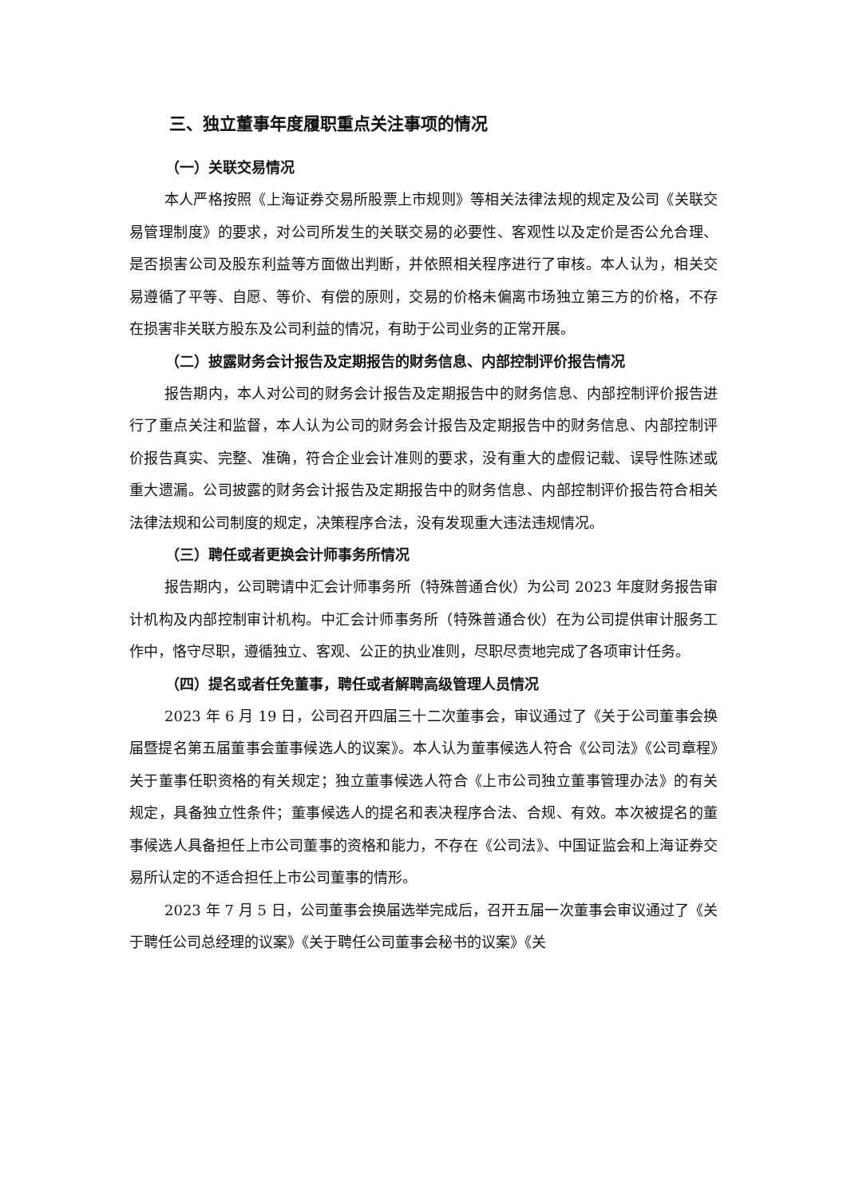三、独立董事年度履职重点关注事项的情况
（一）关联交易情况
本人严格按照《上海证券交易所股票上市规则》等相关法律法规的规定及公司《关联交易管理制度》的要求，对公司所发生的关联交易的必要性、客观性以及定价是否公允合理、是否损害公司及股东利益等方面做出判断，并依照相关程序进行了审核。本人认为，相关交易遵循了平等、自愿、等价、有偿的原则，交易的价格未偏离市场独立第三方的价格，不存在损害非关联方股东及公司利益的情况，有助于公司业务的正常开展。
（二）披露财务会计报告及定期报告的财务信息、内部控制评价报告情况
报告期内，本人对公司的财务会计报告及定期报告中的财务信息、内部控制评价报告进行了重点关注和监督，本人认为公司的财务会计报告及定期报告中的财务信息、内部控制评价报告真实、完整、准确，符合企业会计准则的要求，没有重大的虚假记载、误导性陈述或重大遗漏。公司披露的财务会计报告及定期报告中的财务信息、内部控制评价报告符合相关法律法规和公司制度的规定，决策程序合法，没有发现重大违法违规情况。
（三）聘任或者更换会计师事务所情况
报告期内，公司聘请中汇会计师事务所（特殊普通合伙）为公司 2023 年度财务报告审计机构及内部控制审计机构。中汇会计师事务所（特殊普通合伙）在为公司提供审计服务工作中，恪守尽职，遵循独立、客观、公正的执业准则，尽职尽责地完成了各项审计任务。
（四）提名或者任免董事，聘任或者解聘高级管理人员情况
2023 年 6 月 19 日，公司召开四届三十二次董事会，审议通过了《关于公司董事会换届暨提名第五届董事会董事候选人的议案》。本人认为董事候选人符合《公司法》《公司章程》关于董事任职资格的有关规定；独立董事候选人符合《上市公司独立董事管理办法》的有关规定，具备独立性条件；董事候选人的提名和表决程序合法、合规、有效。本次被提名的董事候选人具备担任上市公司董事的资格和能力，不存在《公司法》、中国证监会和上海证券交易所认定的不适合担任上市公司董事的情形。
2023 年 7 月 5 日，公司董事会换届选举完成后，召开五届一次董事会审议通过了《关于聘任公司总经理的议案》《关于聘任公司董事会秘书的议案》《关